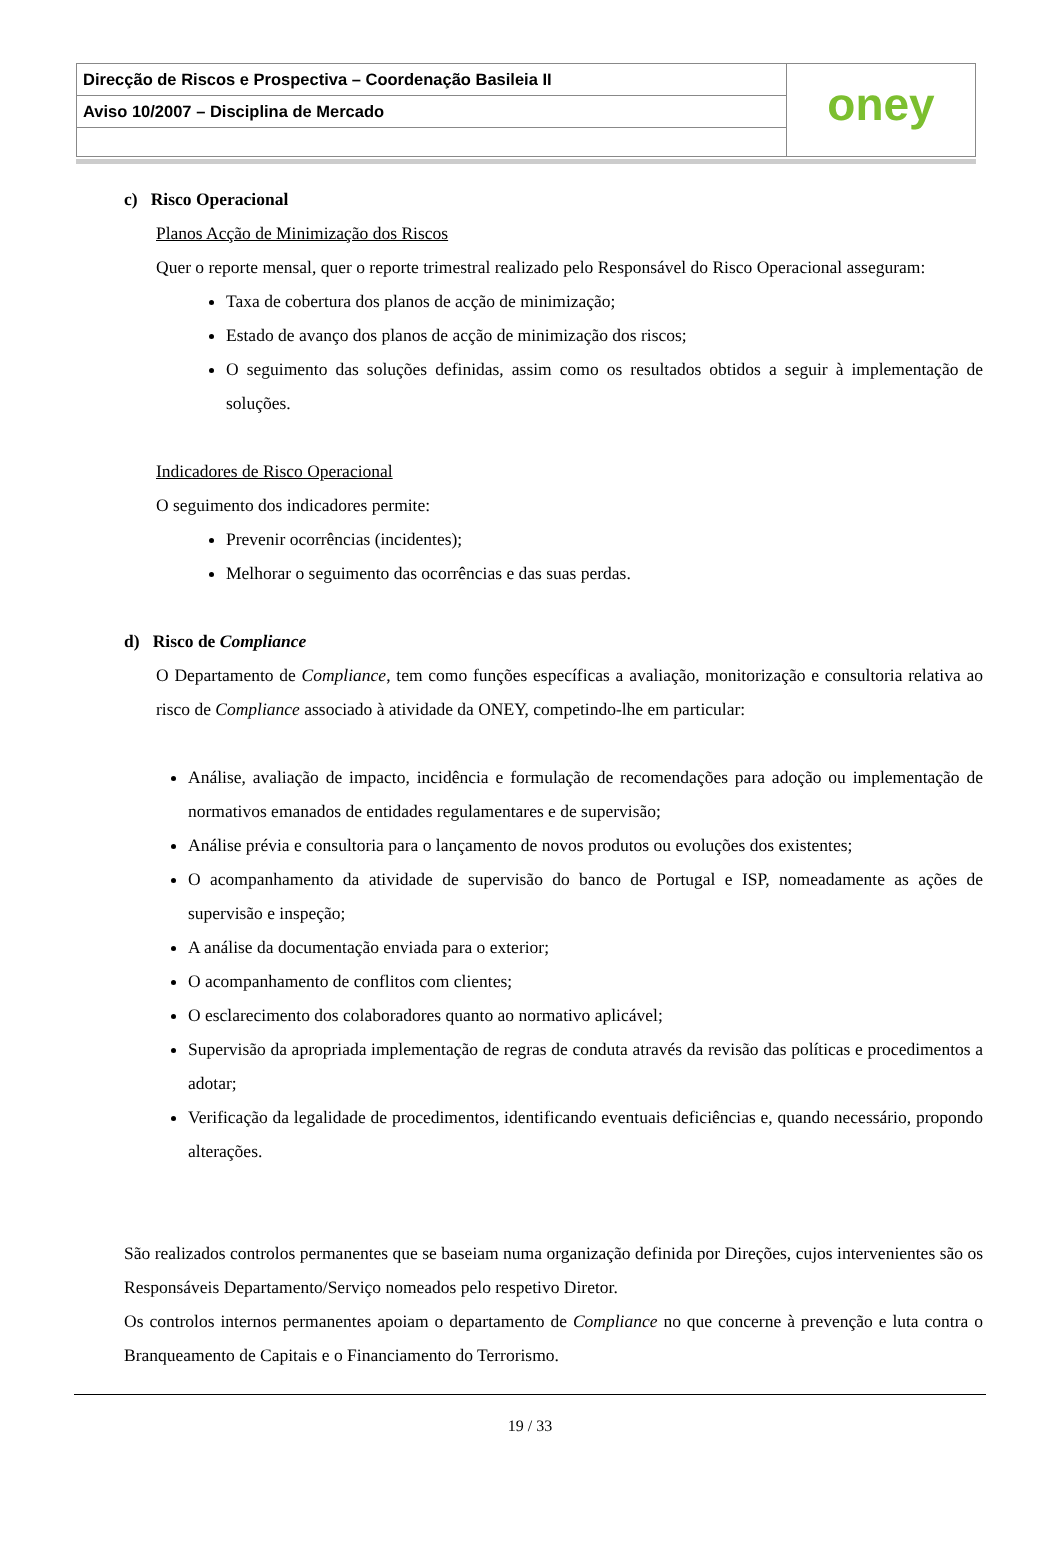Direcção de Riscos e Prospectiva – Coordenação Basileia II
Aviso 10/2007 – Disciplina de Mercado
oney
c) Risco Operacional
Planos Acção de Minimização dos Riscos
Quer o reporte mensal, quer o reporte trimestral realizado pelo Responsável do Risco Operacional asseguram:
Taxa de cobertura dos planos de acção de minimização;
Estado de avanço dos planos de acção de minimização dos riscos;
O seguimento das soluções definidas, assim como os resultados obtidos a seguir à implementação de soluções.
Indicadores de Risco Operacional
O seguimento dos indicadores permite:
Prevenir ocorrências (incidentes);
Melhorar o seguimento das ocorrências e das suas perdas.
d) Risco de Compliance
O Departamento de Compliance, tem como funções específicas a avaliação, monitorização e consultoria relativa ao risco de Compliance associado à atividade da ONEY, competindo-lhe em particular:
Análise, avaliação de impacto, incidência e formulação de recomendações para adoção ou implementação de normativos emanados de entidades regulamentares e de supervisão;
Análise prévia e consultoria para o lançamento de novos produtos ou evoluções dos existentes;
O acompanhamento da atividade de supervisão do banco de Portugal e ISP, nomeadamente as ações de supervisão e inspeção;
A análise da documentação enviada para o exterior;
O acompanhamento de conflitos com clientes;
O esclarecimento dos colaboradores quanto ao normativo aplicável;
Supervisão da apropriada implementação de regras de conduta através da revisão das políticas e procedimentos a adotar;
Verificação da legalidade de procedimentos, identificando eventuais deficiências e, quando necessário, propondo alterações.
São realizados controlos permanentes que se baseiam numa organização definida por Direções, cujos intervenientes são os Responsáveis Departamento/Serviço nomeados pelo respetivo Diretor.
Os controlos internos permanentes apoiam o departamento de Compliance no que concerne à prevenção e luta contra o Branqueamento de Capitais e o Financiamento do Terrorismo.
19 / 33